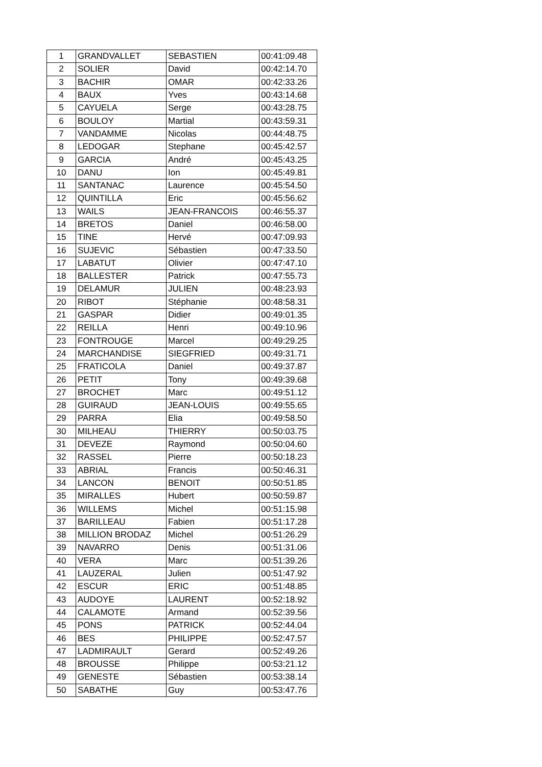| 1 | GRANDVALLET | SEBASTIEN | 00:41:09.48 |
| 2 | SOLIER | David | 00:42:14.70 |
| 3 | BACHIR | OMAR | 00:42:33.26 |
| 4 | BAUX | Yves | 00:43:14.68 |
| 5 | CAYUELA | Serge | 00:43:28.75 |
| 6 | BOULOY | Martial | 00:43:59.31 |
| 7 | VANDAMME | Nicolas | 00:44:48.75 |
| 8 | LEDOGAR | Stephane | 00:45:42.57 |
| 9 | GARCIA | André | 00:45:43.25 |
| 10 | DANU | Ion | 00:45:49.81 |
| 11 | SANTANAC | Laurence | 00:45:54.50 |
| 12 | QUINTILLA | Eric | 00:45:56.62 |
| 13 | WAILS | JEAN-FRANCOIS | 00:46:55.37 |
| 14 | BRETOS | Daniel | 00:46:58.00 |
| 15 | TINE | Hervé | 00:47:09.93 |
| 16 | SUJEVIC | Sébastien | 00:47:33.50 |
| 17 | LABATUT | Olivier | 00:47:47.10 |
| 18 | BALLESTER | Patrick | 00:47:55.73 |
| 19 | DELAMUR | JULIEN | 00:48:23.93 |
| 20 | RIBOT | Stéphanie | 00:48:58.31 |
| 21 | GASPAR | Didier | 00:49:01.35 |
| 22 | REILLA | Henri | 00:49:10.96 |
| 23 | FONTROUGE | Marcel | 00:49:29.25 |
| 24 | MARCHANDISE | SIEGFRIED | 00:49:31.71 |
| 25 | FRATICOLA | Daniel | 00:49:37.87 |
| 26 | PETIT | Tony | 00:49:39.68 |
| 27 | BROCHET | Marc | 00:49:51.12 |
| 28 | GUIRAUD | JEAN-LOUIS | 00:49:55.65 |
| 29 | PARRA | Elia | 00:49:58.50 |
| 30 | MILHEAU | THIERRY | 00:50:03.75 |
| 31 | DEVEZE | Raymond | 00:50:04.60 |
| 32 | RASSEL | Pierre | 00:50:18.23 |
| 33 | ABRIAL | Francis | 00:50:46.31 |
| 34 | LANCON | BENOIT | 00:50:51.85 |
| 35 | MIRALLES | Hubert | 00:50:59.87 |
| 36 | WILLEMS | Michel | 00:51:15.98 |
| 37 | BARILLEAU | Fabien | 00:51:17.28 |
| 38 | MILLION BRODAZ | Michel | 00:51:26.29 |
| 39 | NAVARRO | Denis | 00:51:31.06 |
| 40 | VERA | Marc | 00:51:39.26 |
| 41 | LAUZERAL | Julien | 00:51:47.92 |
| 42 | ESCUR | ERIC | 00:51:48.85 |
| 43 | AUDOYE | LAURENT | 00:52:18.92 |
| 44 | CALAMOTE | Armand | 00:52:39.56 |
| 45 | PONS | PATRICK | 00:52:44.04 |
| 46 | BES | PHILIPPE | 00:52:47.57 |
| 47 | LADMIRAULT | Gerard | 00:52:49.26 |
| 48 | BROUSSE | Philippe | 00:53:21.12 |
| 49 | GENESTE | Sébastien | 00:53:38.14 |
| 50 | SABATHE | Guy | 00:53:47.76 |